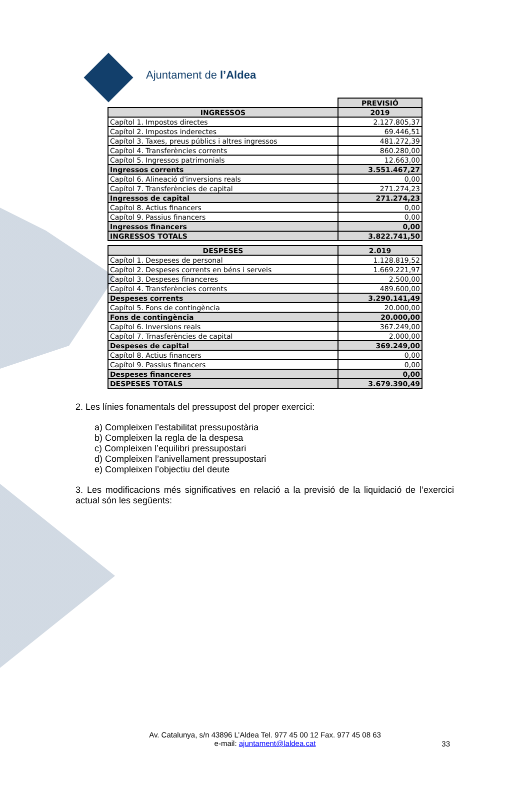Ajuntament de l’Aldea
| | PREVISIÓ |
| --- | --- |
| INGRESSOS | 2019 |
| Capítol 1. Impostos directes | 2.127.805,37 |
| Capítol 2. Impostos inderectes | 69.446,51 |
| Capítol 3. Taxes, preus públics i altres ingressos | 481.272,39 |
| Capítol 4. Transferències corrents | 860.280,00 |
| Capítol 5. Ingressos patrimonials | 12.663,00 |
| Ingressos corrents | 3.551.467,27 |
| Capítol 6. Alineació d'inversions reals | 0,00 |
| Capítol 7. Transferències de capital | 271.274,23 |
| Ingressos de capital | 271.274,23 |
| Capítol 8. Actius financers | 0,00 |
| Capítol 9. Passius financers | 0,00 |
| Ingressos financers | 0,00 |
| INGRESSOS TOTALS | 3.822.741,50 |
| DESPESES | 2.019 |
| --- | --- |
| Capítol 1. Despeses de personal | 1.128.819,52 |
| Capítol 2. Despeses corrents en béns i serveis | 1.669.221,97 |
| Capítol 3. Despeses financeres | 2.500,00 |
| Capítol 4. Transferències corrents | 489.600,00 |
| Despeses corrents | 3.290.141,49 |
| Capítol 5. Fons de contingència | 20.000,00 |
| Fons de contingència | 20.000,00 |
| Capítol 6. Inversions reals | 367.249,00 |
| Capítol 7. Trnasferències de capital | 2.000,00 |
| Despeses de capital | 369.249,00 |
| Capítol 8. Actius financers | 0,00 |
| Capítol 9. Passius financers | 0,00 |
| Despeses financeres | 0,00 |
| DESPESES TOTALS | 3.679.390,49 |
2. Les línies fonamentals del pressupost del proper exercici:
a) Compleixen l’estabilitat pressupostària
b) Compleixen la regla de la despesa
c) Compleixen l’equilibri pressupostari
d) Compleixen l’anivellament pressupostari
e) Compleixen l’objectiu del deute
3. Les modificacions més significatives en relació a la previsió de la liquidació de l’exercici actual són les següents:
Av. Catalunya, s/n 43896 L’Aldea Tel. 977 45 00 12 Fax. 977 45 08 63
e-mail: ajuntament@laldea.cat
33